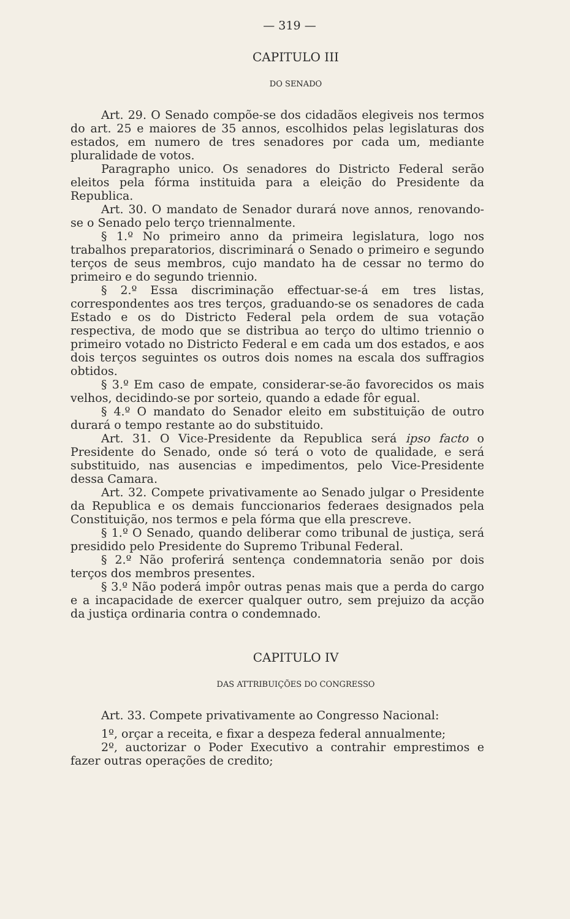— 319 —
CAPITULO III
DO SENADO
Art. 29. O Senado compõe-se dos cidadãos elegiveis nos termos do art. 25 e maiores de 35 annos, escolhidos pelas legislaturas dos estados, em numero de tres senadores por cada um, mediante pluralidade de votos.
Paragrapho unico. Os senadores do Districto Federal serão eleitos pela fórma instituida para a eleição do Presidente da Republica.
Art. 30. O mandato de Senador durará nove annos, renovando-se o Senado pelo terço triennalmente.
§ 1.º No primeiro anno da primeira legislatura, logo nos trabalhos preparatorios, discriminará o Senado o primeiro e segundo terços de seus membros, cujo mandato ha de cessar no termo do primeiro e do segundo triennio.
§ 2.º Essa discriminação effectuar-se-á em tres listas, correspondentes aos tres terços, graduando-se os senadores de cada Estado e os do Districto Federal pela ordem de sua votação respectiva, de modo que se distribua ao terço do ultimo triennio o primeiro votado no Districto Federal e em cada um dos estados, e aos dois terços seguintes os outros dois nomes na escala dos suffragios obtidos.
§ 3.º Em caso de empate, considerar-se-ão favorecidos os mais velhos, decidindo-se por sorteio, quando a edade fôr egual.
§ 4.º O mandato do Senador eleito em substituição de outro durará o tempo restante ao do substituido.
Art. 31. O Vice-Presidente da Republica será ipso facto o Presidente do Senado, onde só terá o voto de qualidade, e será substituido, nas ausencias e impedimentos, pelo Vice-Presidente dessa Camara.
Art. 32. Compete privativamente ao Senado julgar o Presidente da Republica e os demais funccionarios federaes designados pela Constituição, nos termos e pela fórma que ella prescreve.
§ 1.º O Senado, quando deliberar como tribunal de justiça, será presidido pelo Presidente do Supremo Tribunal Federal.
§ 2.º Não proferirá sentença condemnatoria senão por dois terços dos membros presentes.
§ 3.º Não poderá impôr outras penas mais que a perda do cargo e a incapacidade de exercer qualquer outro, sem prejuizo da acção da justiça ordinaria contra o condemnado.
CAPITULO IV
DAS ATTRIBUIÇÕES DO CONGRESSO
Art. 33. Compete privativamente ao Congresso Nacional:
1º, orçar a receita, e fixar a despeza federal annualmente;
2º, auctorizar o Poder Executivo a contrahir emprestimos e fazer outras operações de credito;